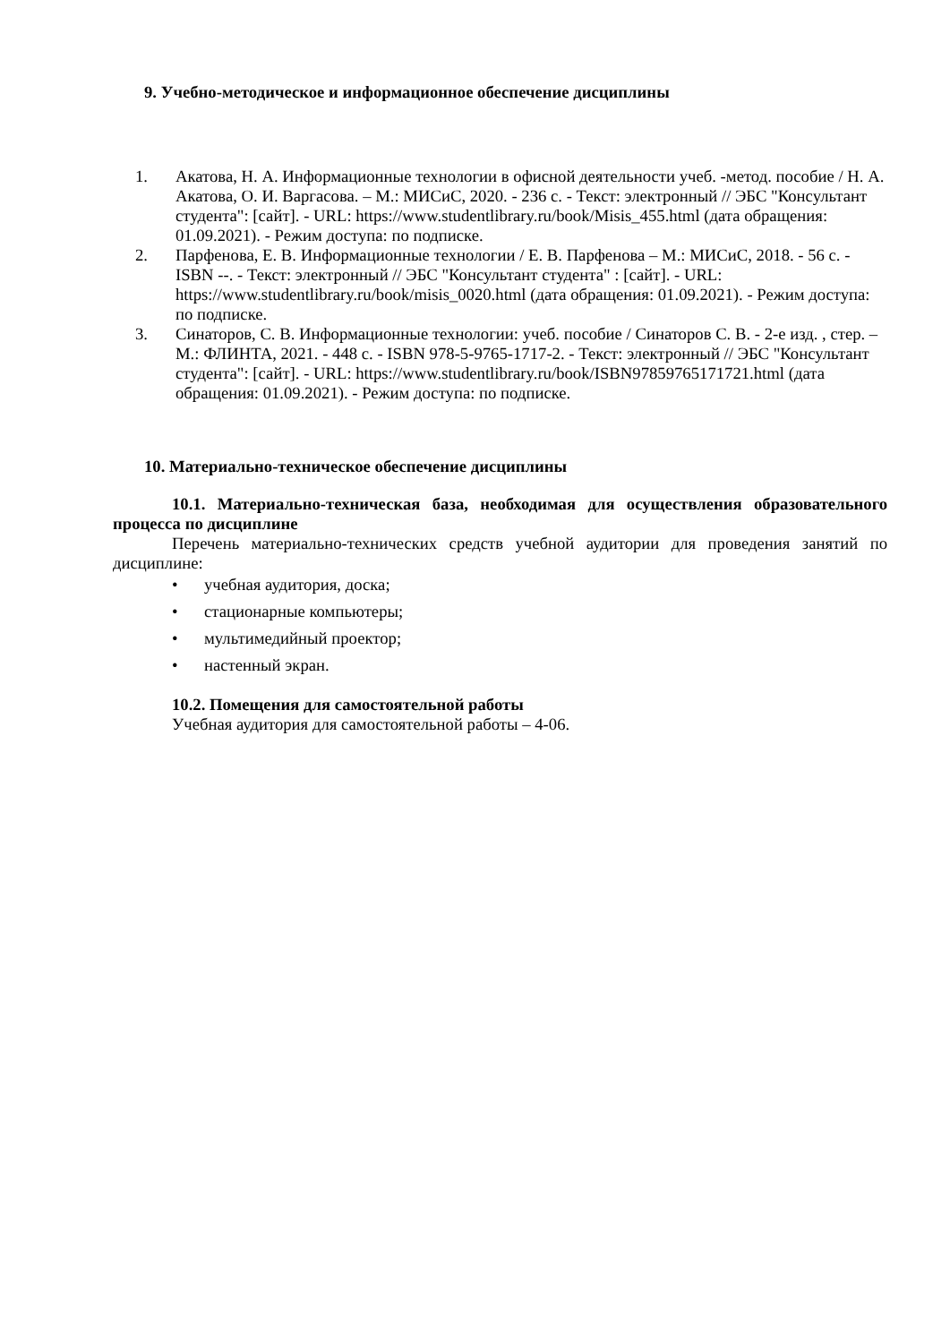9. Учебно-методическое и информационное обеспечение дисциплины
1. Акатова, Н. А. Информационные технологии в офисной деятельности учеб. -метод. пособие / Н. А. Акатова, О. И. Варгасова. – М.: МИСиС, 2020. - 236 с. - Текст: электронный // ЭБС "Консультант студента": [сайт]. - URL: https://www.studentlibrary.ru/book/Misis_455.html (дата обращения: 01.09.2021). - Режим доступа: по подписке.
2. Парфенова, Е. В. Информационные технологии / Е. В. Парфенова – М.: МИСиС, 2018. - 56 с. - ISBN --. - Текст: электронный // ЭБС "Консультант студента" : [сайт]. - URL: https://www.studentlibrary.ru/book/misis_0020.html (дата обращения: 01.09.2021). - Режим доступа: по подписке.
3. Синаторов, С. В. Информационные технологии: учеб. пособие / Синаторов С. В. - 2-е изд. , стер. – М.: ФЛИНТА, 2021. - 448 с. - ISBN 978-5-9765-1717-2. - Текст: электронный // ЭБС "Консультант студента": [сайт]. - URL: https://www.studentlibrary.ru/book/ISBN97859765171721.html (дата обращения: 01.09.2021). - Режим доступа: по подписке.
10. Материально-техническое обеспечение дисциплины
10.1. Материально-техническая база, необходимая для осуществления образовательного процесса по дисциплине
Перечень материально-технических средств учебной аудитории для проведения занятий по дисциплине:
• учебная аудитория, доска;
• стационарные компьютеры;
• мультимедийный проектор;
• настенный экран.
10.2. Помещения для самостоятельной работы
Учебная аудитория для самостоятельной работы – 4-06.